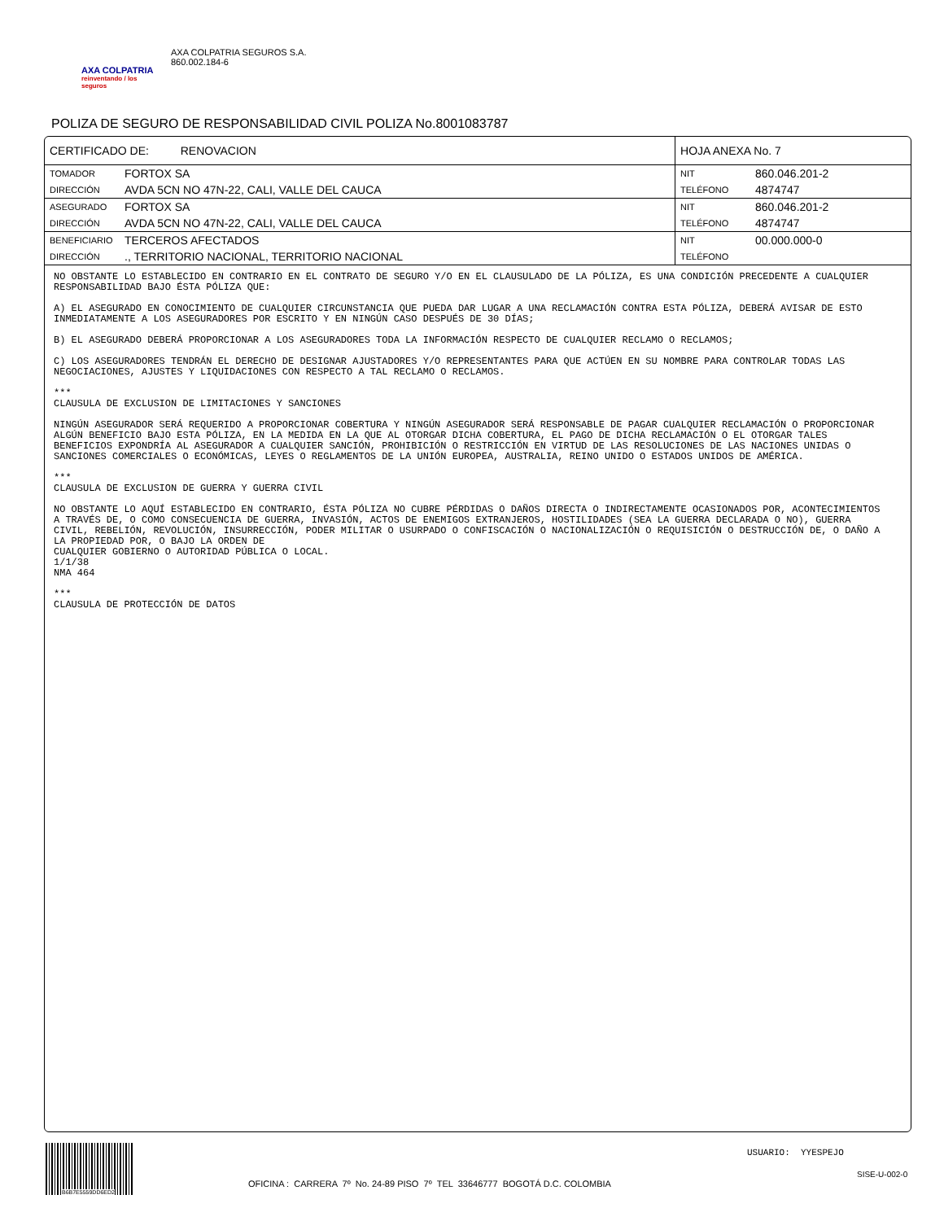AXA COLPATRIA
reinventando / los seguros
AXA COLPATRIA SEGUROS S.A.
860.002.184-6
POLIZA DE SEGURO DE RESPONSABILIDAD CIVIL POLIZA No.8001083787
| CERTIFICADO DE: RENOVACION | | HOJA ANEXA No. 7 | |
| TOMADOR | FORTOX SA | NIT | 860.046.201-2 |
| DIRECCIÓN | AVDA 5CN NO 47N-22, CALI, VALLE DEL CAUCA | TELÉFONO | 4874747 |
| ASEGURADO | FORTOX SA | NIT | 860.046.201-2 |
| DIRECCIÓN | AVDA 5CN NO 47N-22, CALI, VALLE DEL CAUCA | TELÉFONO | 4874747 |
| BENEFICIARIO | TERCEROS AFECTADOS | NIT | 00.000.000-0 |
| DIRECCIÓN | ., TERRITORIO NACIONAL, TERRITORIO NACIONAL | TELÉFONO | |
NO OBSTANTE LO ESTABLECIDO EN CONTRARIO EN EL CONTRATO DE SEGURO Y/O EN EL CLAUSULADO DE LA PÓLIZA, ES UNA CONDICIÓN PRECEDENTE A CUALQUIER RESPONSABILIDAD BAJO ÉSTA PÓLIZA QUE:
A) EL ASEGURADO EN CONOCIMIENTO DE CUALQUIER CIRCUNSTANCIA QUE PUEDA DAR LUGAR A UNA RECLAMACIÓN CONTRA ESTA PÓLIZA, DEBERÁ AVISAR DE ESTO INMEDIATAMENTE A LOS ASEGURADORES POR ESCRITO Y EN NINGÚN CASO DESPUÉS DE 30 DÍAS;
B) EL ASEGURADO DEBERÁ PROPORCIONAR A LOS ASEGURADORES TODA LA INFORMACIÓN RESPECTO DE CUALQUIER RECLAMO O RECLAMOS;
C) LOS ASEGURADORES TENDRÁN EL DERECHO DE DESIGNAR AJUSTADORES Y/O REPRESENTANTES PARA QUE ACTÚEN EN SU NOMBRE PARA CONTROLAR TODAS LAS NEGOCIACIONES, AJUSTES Y LIQUIDACIONES CON RESPECTO A TAL RECLAMO O RECLAMOS.
***
CLAUSULA DE EXCLUSION DE LIMITACIONES Y SANCIONES
NINGÚN ASEGURADOR SERÁ REQUERIDO A PROPORCIONAR COBERTURA Y NINGÚN ASEGURADOR SERÁ RESPONSABLE DE PAGAR CUALQUIER RECLAMACIÓN O PROPORCIONAR ALGÚN BENEFICIO BAJO ESTA PÓLIZA, EN LA MEDIDA EN LA QUE AL OTORGAR DICHA COBERTURA, EL PAGO DE DICHA RECLAMACIÓN O EL OTORGAR TALES BENEFICIOS EXPONDRÍA AL ASEGURADOR A CUALQUIER SANCIÓN, PROHIBICIÓN O RESTRICCIÓN EN VIRTUD DE LAS RESOLUCIONES DE LAS NACIONES UNIDAS O SANCIONES COMERCIALES O ECONÓMICAS, LEYES O REGLAMENTOS DE LA UNIÓN EUROPEA, AUSTRALIA, REINO UNIDO O ESTADOS UNIDOS DE AMÉRICA.
***
CLAUSULA DE EXCLUSION DE GUERRA Y GUERRA CIVIL
NO OBSTANTE LO AQUÍ ESTABLECIDO EN CONTRARIO, ÉSTA PÓLIZA NO CUBRE PÉRDIDAS O DAÑOS DIRECTA O INDIRECTAMENTE OCASIONADOS POR, ACONTECIMIENTOS A TRAVÉS DE, O COMO CONSECUENCIA DE GUERRA, INVASIÓN, ACTOS DE ENEMIGOS EXTRANJEROS, HOSTILIDADES (SEA LA GUERRA DECLARADA O NO), GUERRA CIVIL, REBELIÓN, REVOLUCIÓN, INSURRECCIÓN, PODER MILITAR O USURPADO O CONFISCACIÓN O NACIONALIZACIÓN O REQUISICIÓN O DESTRUCCIÓN DE, O DAÑO A LA PROPIEDAD POR, O BAJO LA ORDEN DE
CUALQUIER GOBIERNO O AUTORIDAD PÚBLICA O LOCAL.
1/1/38
NMA 464
***
CLAUSULA DE PROTECCIÓN DE DATOS
B6B7E5559DD6ED2
USUARIO: YYESPEJO
SISE-U-002-0
OFICINA : CARRERA 7º No. 24-89 PISO 7º TEL 33646777 BOGOTÁ D.C. COLOMBIA